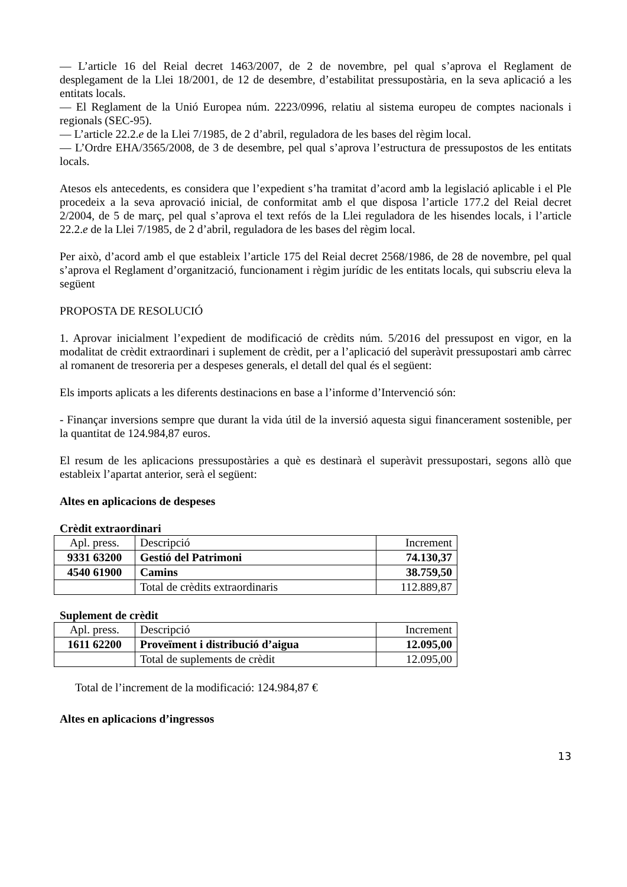— L’article 16 del Reial decret 1463/2007, de 2 de novembre, pel qual s’aprova el Reglament de desplegament de la Llei 18/2001, de 12 de desembre, d’estabilitat pressupostària, en la seva aplicació a les entitats locals.
— El Reglament de la Unió Europea núm. 2223/0996, relatiu al sistema europeu de comptes nacionals i regionals (SEC-95).
— L’article 22.2.e de la Llei 7/1985, de 2 d’abril, reguladora de les bases del règim local.
— L’Ordre EHA/3565/2008, de 3 de desembre, pel qual s’aprova l’estructura de pressupostos de les entitats locals.
Atesos els antecedents, es considera que l’expedient s’ha tramitat d’acord amb la legislació aplicable i el Ple procedeix a la seva aprovació inicial, de conformitat amb el que disposa l’article 177.2 del Reial decret 2/2004, de 5 de març, pel qual s’aprova el text refós de la Llei reguladora de les hisendes locals, i l’article 22.2.e de la Llei 7/1985, de 2 d’abril, reguladora de les bases del règim local.
Per això, d’acord amb el que estableix l’article 175 del Reial decret 2568/1986, de 28 de novembre, pel qual s’aprova el Reglament d’organització, funcionament i règim jurídic de les entitats locals, qui subscriu eleva la següent
PROPOSTA DE RESOLUCIÓ
1. Aprovar inicialment l’expedient de modificació de crèdits núm. 5/2016 del pressupost en vigor, en la modalitat de crèdit extraordinari i suplement de crèdit, per a l’aplicació del superàvit pressupostari amb càrrec al romanent de tresoreria per a despeses generals, el detall del qual és el següent:
Els imports aplicats a les diferents destinacions en base a l’informe d’Intervenció són:
- Finançar inversions sempre que durant la vida útil de la inversió aquesta sigui financerament sostenible, per la quantitat de 124.984,87 euros.
El resum de les aplicacions pressupostàries a què es destinarà el superàvit pressupostari, segons allò que estableix l’apartat anterior, serà el següent:
Altes en aplicacions de despeses
Crèdit extraordinari
| Apl. press. | Descripció | Increment |
| 9331 63200 | Gestió del Patrimoni | 74.130,37 |
| 4540 61900 | Camins | 38.759,50 |
| | Total de crèdits extraordinaris | 112.889,87 |
Suplement de crèdit
| Apl. press. | Descripció | Increment |
| 1611 62200 | Proveïment i distribució d’aigua | 12.095,00 |
| | Total de suplements de crèdit | 12.095,00 |
Total de l’increment de la modificació: 124.984,87 €
Altes en aplicacions d’ingressos
13